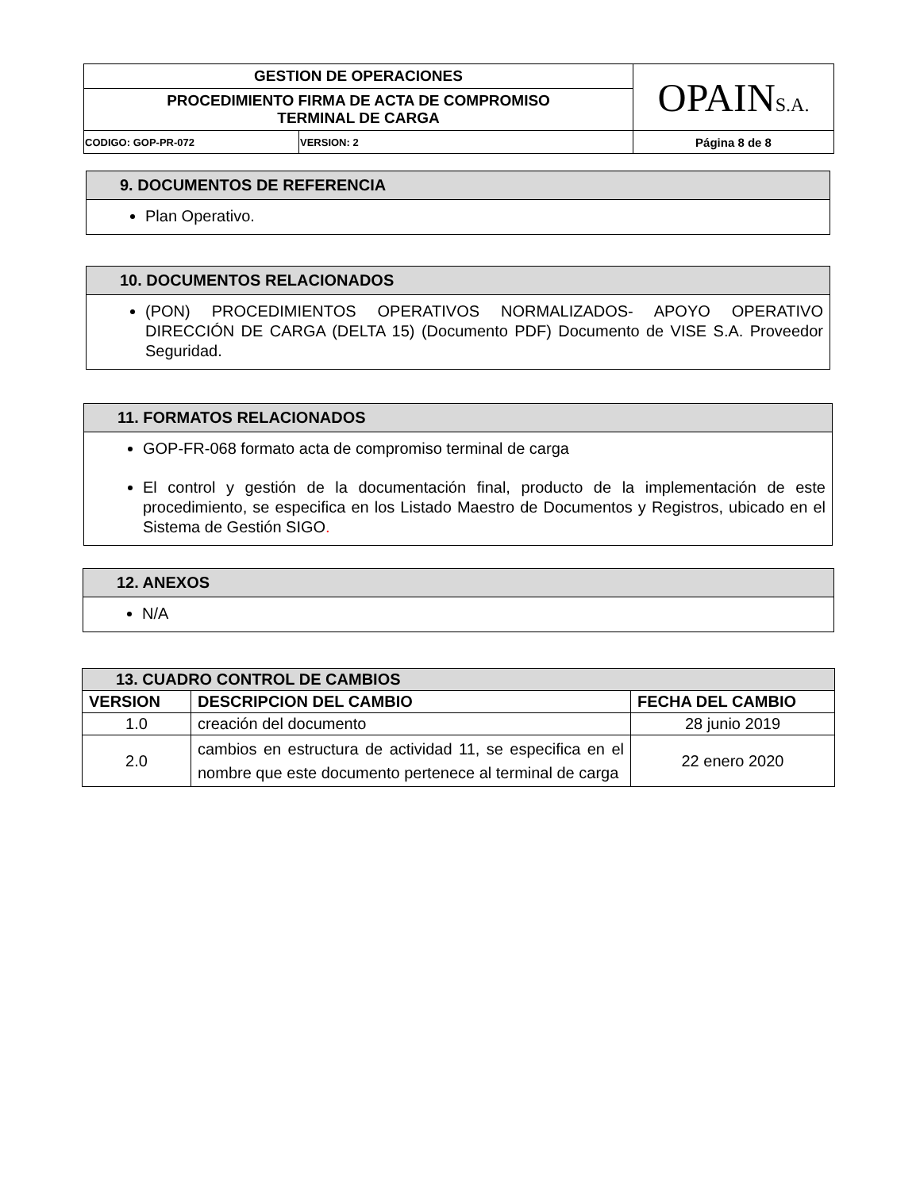| GESTION DE OPERACIONES | | OPAIN S.A. |
| PROCEDIMIENTO FIRMA DE ACTA DE COMPROMISO TERMINAL DE CARGA | | |
| CODIGO: GOP-PR-072 | VERSION: 2 | Página 8 de 8 |
9. DOCUMENTOS DE REFERENCIA
Plan Operativo.
10. DOCUMENTOS RELACIONADOS
(PON) PROCEDIMIENTOS OPERATIVOS NORMALIZADOS- APOYO OPERATIVO DIRECCIÓN DE CARGA (DELTA 15) (Documento PDF) Documento de VISE S.A. Proveedor Seguridad.
11. FORMATOS RELACIONADOS
GOP-FR-068 formato acta de compromiso terminal de carga
El control y gestión de la documentación final, producto de la implementación de este procedimiento, se especifica en los Listado Maestro de Documentos y Registros, ubicado en el Sistema de Gestión SIGO.
12. ANEXOS
N/A
| 13. CUADRO CONTROL DE CAMBIOS | | |
| --- | --- | --- |
| VERSION | DESCRIPCION DEL CAMBIO | FECHA DEL CAMBIO |
| 1.0 | creación del documento | 28 junio 2019 |
| 2.0 | cambios en estructura de actividad 11, se especifica en el nombre que este documento pertenece al terminal de carga | 22 enero 2020 |